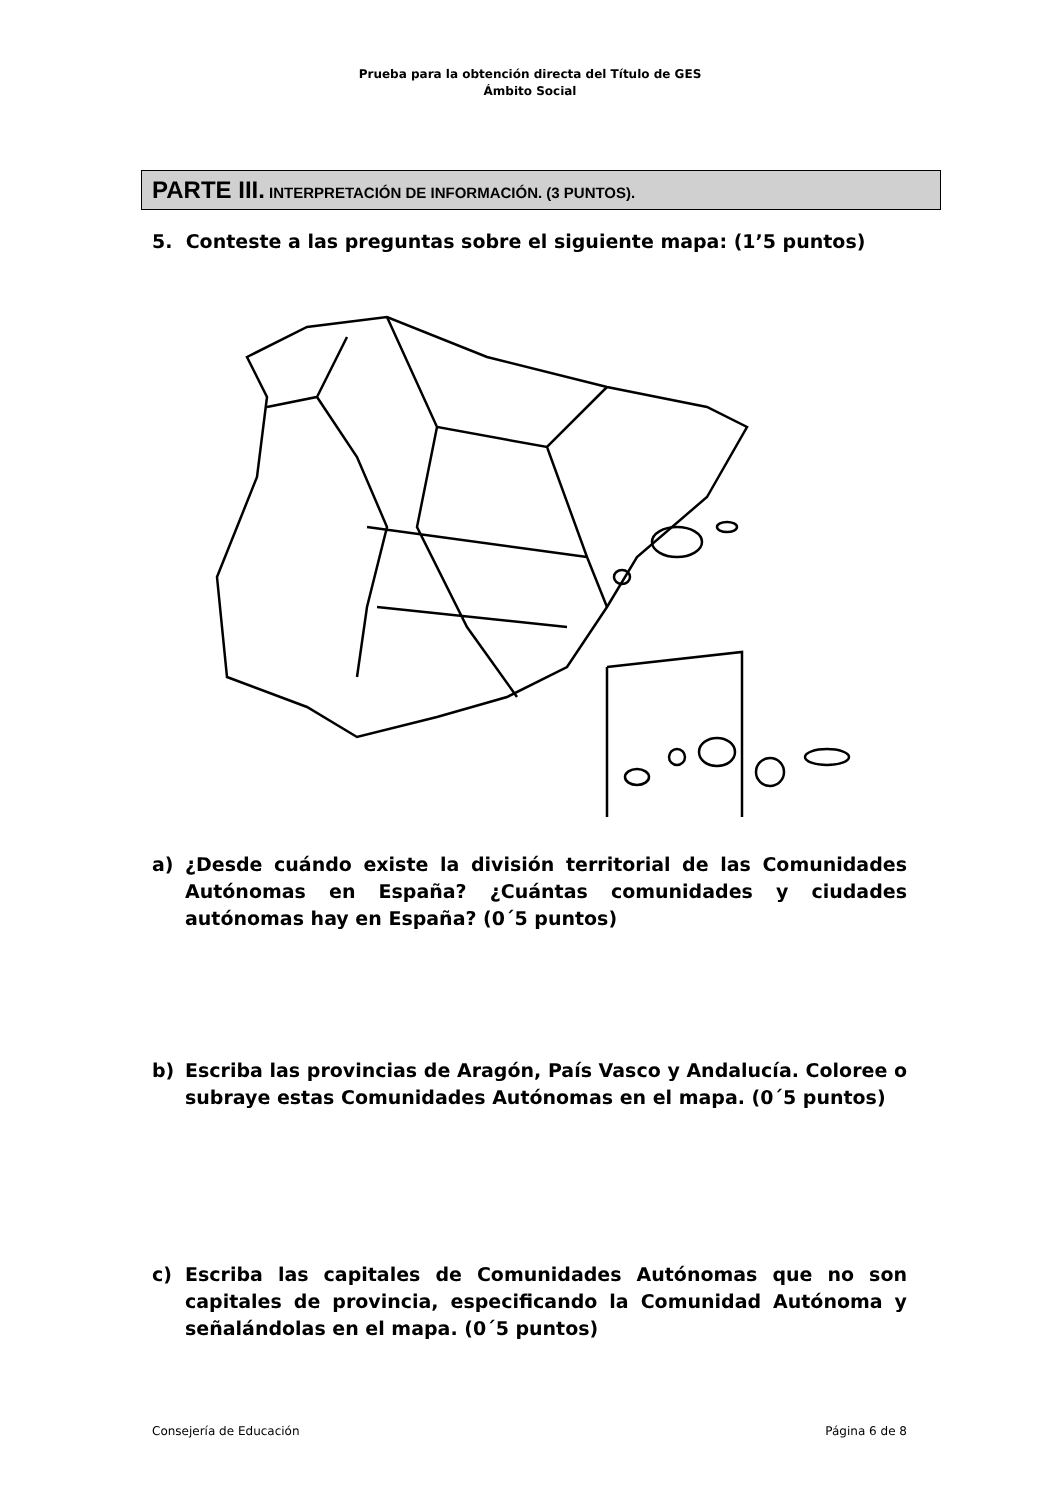Prueba para la obtención directa del Título de GES
Ámbito Social
PARTE III. INTERPRETACIÓN DE INFORMACIÓN. (3 PUNTOS).
5. Conteste a las preguntas sobre el siguiente mapa: (1’5 puntos)
a) ¿Desde cuándo existe la división territorial de las Comunidades Autónomas en España? ¿Cuántas comunidades y ciudades autónomas hay en España? (0´5 puntos)
b) Escriba las provincias de Aragón, País Vasco y Andalucía. Coloree o subraye estas Comunidades Autónomas en el mapa. (0´5 puntos)
c) Escriba las capitales de Comunidades Autónomas que no son capitales de provincia, especificando la Comunidad Autónoma y señalándolas en el mapa. (0´5 puntos)
Consejería de Educación Página 6 de 8